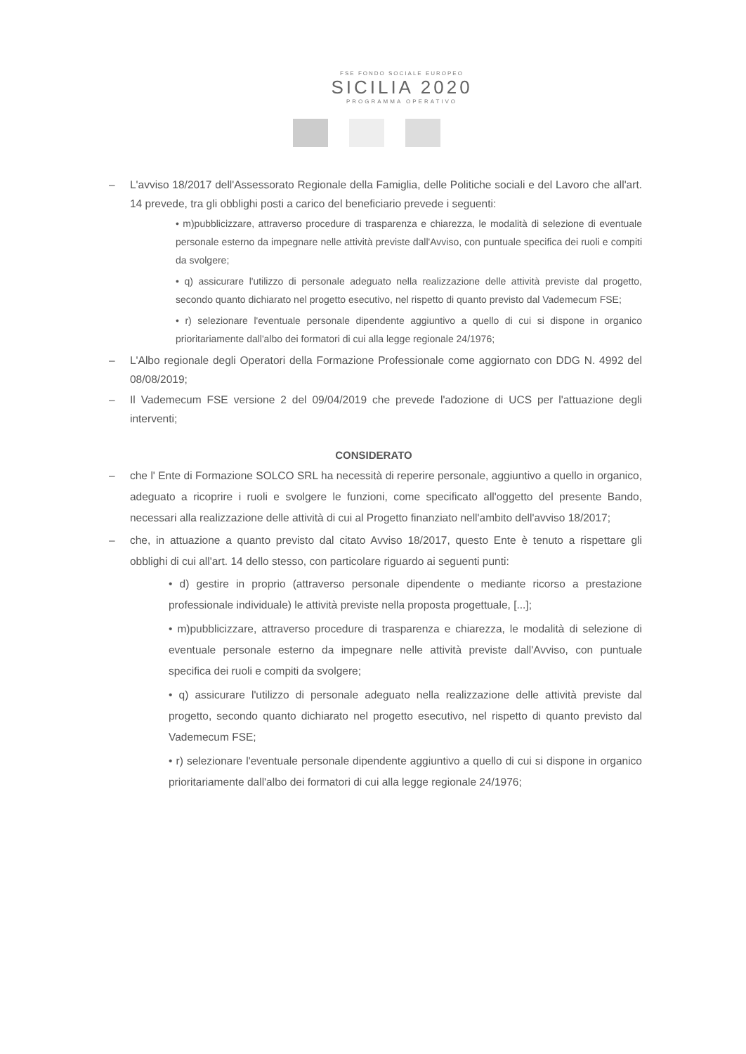FSE FONDO SOCIALE EUROPEO
SICILIA 2020
PROGRAMMA OPERATIVO
– L'avviso 18/2017 dell'Assessorato Regionale della Famiglia, delle Politiche sociali e del Lavoro che all'art. 14 prevede, tra gli obblighi posti a carico del beneficiario prevede i seguenti:
• m)pubblicizzare, attraverso procedure di trasparenza e chiarezza, le modalità di selezione di eventuale personale esterno da impegnare nelle attività previste dall'Avviso, con puntuale specifica dei ruoli e compiti da svolgere;
• q) assicurare l'utilizzo di personale adeguato nella realizzazione delle attività previste dal progetto, secondo quanto dichiarato nel progetto esecutivo, nel rispetto di quanto previsto dal Vademecum FSE;
• r) selezionare l'eventuale personale dipendente aggiuntivo a quello di cui si dispone in organico prioritariamente dall'albo dei formatori di cui alla legge regionale 24/1976;
– L'Albo regionale degli Operatori della Formazione Professionale come aggiornato con DDG N. 4992 del 08/08/2019;
– Il Vademecum FSE versione 2 del 09/04/2019 che prevede l'adozione di UCS per l'attuazione degli interventi;
CONSIDERATO
– che l' Ente di Formazione SOLCO SRL ha necessità di reperire personale, aggiuntivo a quello in organico, adeguato a ricoprire i ruoli e svolgere le funzioni, come specificato all'oggetto del presente Bando, necessari alla realizzazione delle attività di cui al Progetto finanziato nell'ambito dell'avviso 18/2017;
– che, in attuazione a quanto previsto dal citato Avviso 18/2017, questo Ente è tenuto a rispettare gli obblighi di cui all'art. 14 dello stesso, con particolare riguardo ai seguenti punti:
• d) gestire in proprio (attraverso personale dipendente o mediante ricorso a prestazione professionale individuale) le attività previste nella proposta progettuale, [...];
• m)pubblicizzare, attraverso procedure di trasparenza e chiarezza, le modalità di selezione di eventuale personale esterno da impegnare nelle attività previste dall'Avviso, con puntuale specifica dei ruoli e compiti da svolgere;
• q) assicurare l'utilizzo di personale adeguato nella realizzazione delle attività previste dal progetto, secondo quanto dichiarato nel progetto esecutivo, nel rispetto di quanto previsto dal Vademecum FSE;
• r) selezionare l'eventuale personale dipendente aggiuntivo a quello di cui si dispone in organico prioritariamente dall'albo dei formatori di cui alla legge regionale 24/1976;